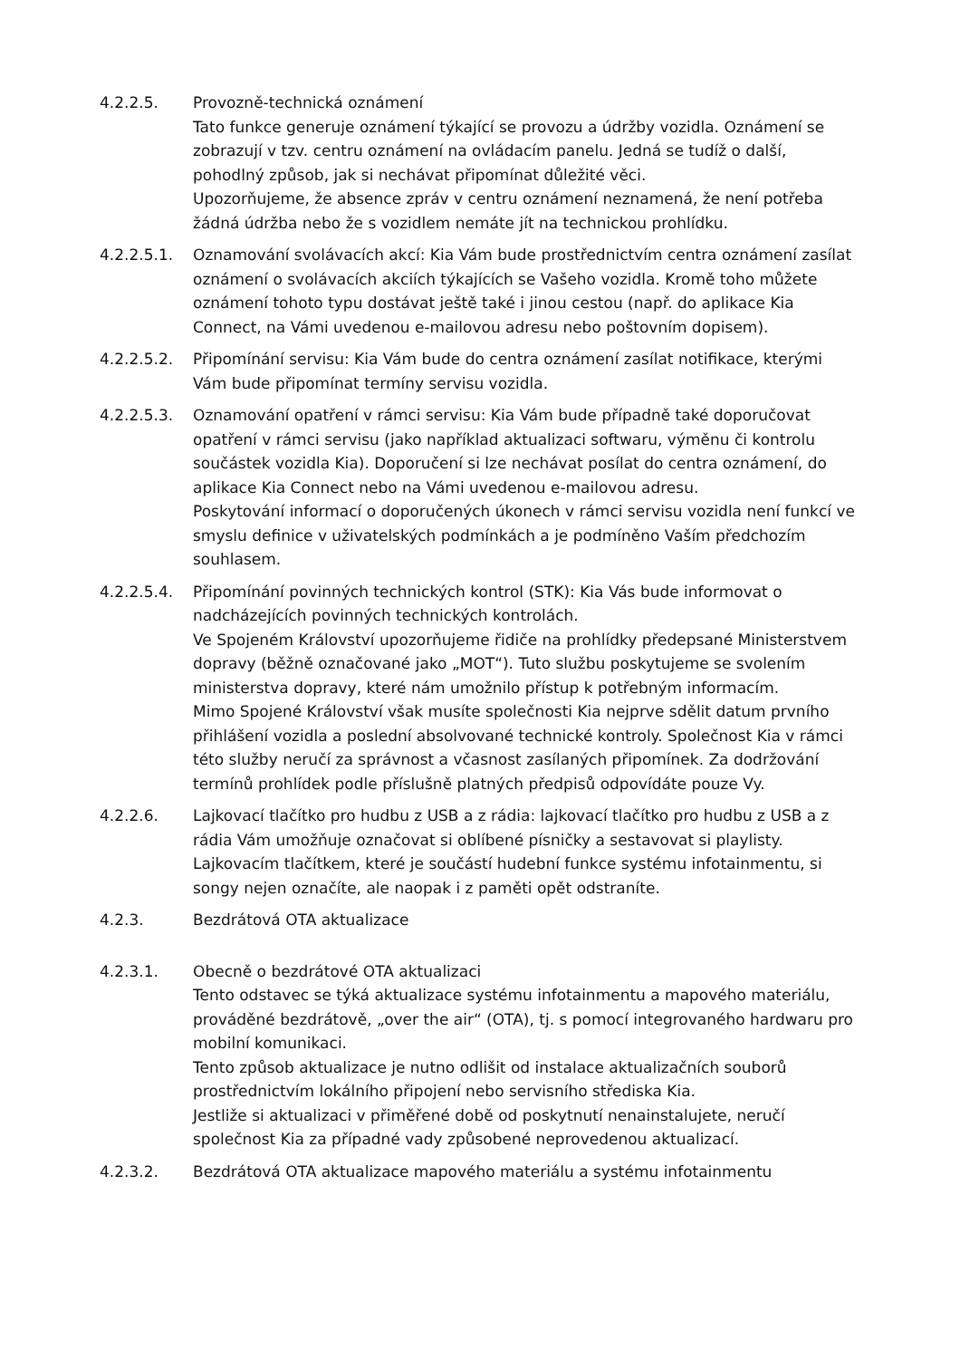4.2.2.5. Provozně-technická oznámení
Tato funkce generuje oznámení týkající se provozu a údržby vozidla. Oznámení se zobrazují v tzv. centru oznámení na ovládacím panelu. Jedná se tudíž o další, pohodlný způsob, jak si nechávat připomínat důležité věci.
Upozorňujeme, že absence zpráv v centru oznámení neznamená, že není potřeba žádná údržba nebo že s vozidlem nemáte jít na technickou prohlídku.
4.2.2.5.1. Oznamování svolávacích akcí: Kia Vám bude prostřednictvím centra oznámení zasílat oznámení o svolávacích akciích týkajících se Vašeho vozidla. Kromě toho můžete oznámení tohoto typu dostávat ještě také i jinou cestou (např. do aplikace Kia Connect, na Vámi uvedenou e-mailovou adresu nebo poštovním dopisem).
4.2.2.5.2. Připomínání servisu: Kia Vám bude do centra oznámení zasílat notifikace, kterými Vám bude připomínat termíny servisu vozidla.
4.2.2.5.3. Oznamování opatření v rámci servisu: Kia Vám bude případně také doporučovat opatření v rámci servisu (jako například aktualizaci softwaru, výměnu či kontrolu součástek vozidla Kia). Doporučení si lze nechávat posílat do centra oznámení, do aplikace Kia Connect nebo na Vámi uvedenou e-mailovou adresu.
Poskytování informací o doporučených úkonech v rámci servisu vozidla není funkcí ve smyslu definice v uživatelských podmínkách a je podmíněno Vaším předchozím souhlasem.
4.2.2.5.4. Připomínání povinných technických kontrol (STK): Kia Vás bude informovat o nadcházejících povinných technických kontrolách.
Ve Spojeném Království upozorňujeme řidiče na prohlídky předepsané Ministerstvem dopravy (běžně označované jako „MOT“). Tuto službu poskytujeme se svolením ministerstva dopravy, které nám umožnilo přístup k potřebným informacím.
Mimo Spojené Království však musíte společnosti Kia nejprve sdělit datum prvního přihlášení vozidla a poslední absolvované technické kontroly. Společnost Kia v rámci této služby neručí za správnost a včasnost zasílaných připomínek. Za dodržování termínů prohlídek podle příslušně platných předpisů odpovídáte pouze Vy.
4.2.2.6. Lajkovací tlačítko pro hudbu z USB a z rádia: lajkovací tlačítko pro hudbu z USB a z rádia Vám umožňuje označovat si oblíbené písničky a sestavovat si playlisty. Lajkovacím tlačítkem, které je součástí hudební funkce systému infotainmentu, si songy nejen označíte, ale naopak i z paměti opět odstraníte.
4.2.3. Bezdrátová OTA aktualizace
4.2.3.1. Obecně o bezdrátové OTA aktualizaci
Tento odstavec se týká aktualizace systému infotainmentu a mapového materiálu, prováděné bezdrátově, „over the air“ (OTA), tj. s pomocí integrovaného hardwaru pro mobilní komunikaci.
Tento způsob aktualizace je nutno odlišit od instalace aktualizačních souborů prostřednictvím lokálního připojení nebo servisního střediska Kia.
Jestliže si aktualizaci v přiměřené době od poskytnutí nenainstalujete, neručí společnost Kia za případné vady způsobené neprovedenou aktualizací.
4.2.3.2. Bezdrátová OTA aktualizace mapového materiálu a systému infotainmentu